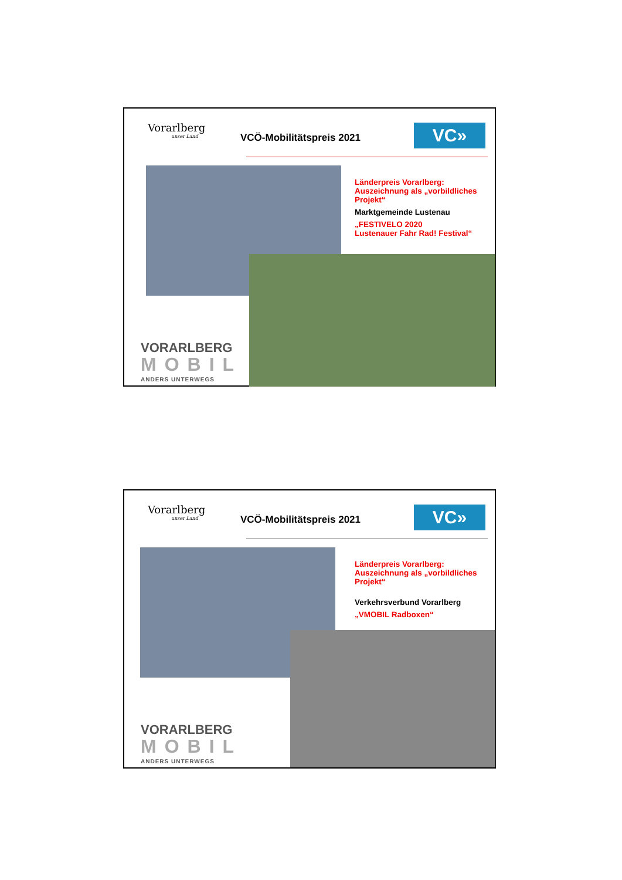Vorarlberg
unser Land
VCÖ-Mobilitätspreis 2021 VC»
Länderpreis Vorarlberg: Auszeichnung als „vorbildliches Projekt“
Marktgemeinde Lustenau
„FESTIVELO 2020
Lustenauer Fahr Rad! Festival“
VORARLBERG
MOBIL
ANDERS UNTERWEGS
Vorarlberg
unser Land
VCÖ-Mobilitätspreis 2021 VC»
Länderpreis Vorarlberg: Auszeichnung als „vorbildliches Projekt“
Verkehrsverbund Vorarlberg
„VMOBIL Radboxen“
VORARLBERG
MOBIL
ANDERS UNTERWEGS